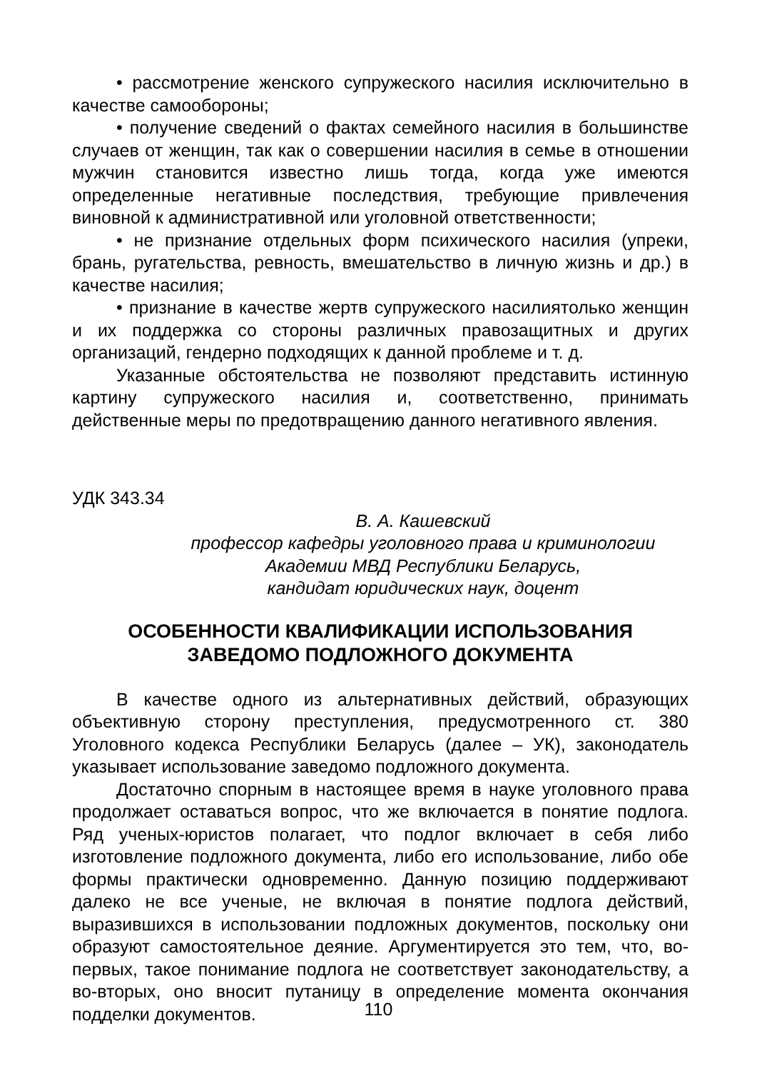• рассмотрение женского супружеского насилия исключительно в качестве самообороны;
• получение сведений о фактах семейного насилия в большинстве случаев от женщин, так как о совершении насилия в семье в отношении мужчин становится известно лишь тогда, когда уже имеются определенные негативные последствия, требующие привлечения виновной к административной или уголовной ответственности;
• не признание отдельных форм психического насилия (упреки, брань, ругательства, ревность, вмешательство в личную жизнь и др.) в качестве насилия;
• признание в качестве жертв супружеского насилиятолько женщин и их поддержка со стороны различных правозащитных и других организаций, гендерно подходящих к данной проблеме и т. д.
Указанные обстоятельства не позволяют представить истинную картину супружеского насилия и, соответственно, принимать действенные меры по предотвращению данного негативного явления.
УДК 343.34
В. А. Кашевский
профессор кафедры уголовного права и криминологии
Академии МВД Республики Беларусь,
кандидат юридических наук, доцент
ОСОБЕННОСТИ КВАЛИФИКАЦИИ ИСПОЛЬЗОВАНИЯ
ЗАВЕДОМО ПОДЛОЖНОГО ДОКУМЕНТА
В качестве одного из альтернативных действий, образующих объективную сторону преступления, предусмотренного ст. 380 Уголовного кодекса Республики Беларусь (далее – УК), законодатель указывает использование заведомо подложного документа.
Достаточно спорным в настоящее время в науке уголовного права продолжает оставаться вопрос, что же включается в понятие подлога. Ряд ученых-юристов полагает, что подлог включает в себя либо изготовление подложного документа, либо его использование, либо обе формы практически одновременно. Данную позицию поддерживают далеко не все ученые, не включая в понятие подлога действий, выразившихся в использовании подложных документов, поскольку они образуют самостоятельное деяние. Аргументируется это тем, что, во-первых, такое понимание подлога не соответствует законодательству, а во-вторых, оно вносит путаницу в определение момента окончания подделки документов.
110